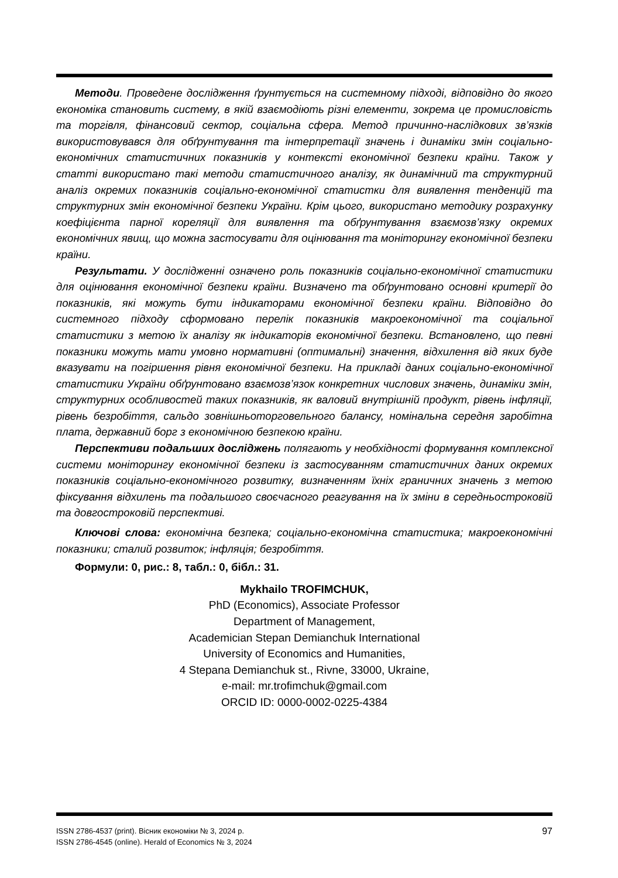Методи. Проведене дослідження ґрунтується на системному підході, відповідно до якого економіка становить систему, в якій взаємодіють різні елементи, зокрема це промисловість та торгівля, фінансовий сектор, соціальна сфера. Метод причинно-наслідкових зв’язків використовувався для обґрунтування та інтерпретації значень і динаміки змін соціально-економічних статистичних показників у контексті економічної безпеки країни. Також у статті використано такі методи статистичного аналізу, як динамічний та структурний аналіз окремих показників соціально-економічної статистки для виявлення тенденцій та структурних змін економічної безпеки України. Крім цього, використано методику розрахунку коефіцієнта парної кореляції для виявлення та обґрунтування взаємозв’язку окремих економічних явищ, що можна застосувати для оцінювання та моніторингу економічної безпеки країни.
Результати. У дослідженні означено роль показників соціально-економічної статистики для оцінювання економічної безпеки країни. Визначено та обґрунтовано основні критерії до показників, які можуть бути індикаторами економічної безпеки країни. Відповідно до системного підходу сформовано перелік показників макроекономічної та соціальної статистики з метою їх аналізу як індикаторів економічної безпеки. Встановлено, що певні показники можуть мати умовно нормативні (оптимальні) значення, відхилення від яких буде вказувати на погіршення рівня економічної безпеки. На прикладі даних соціально-економічної статистики України обґрунтовано взаємозв’язок конкретних числових значень, динаміки змін, структурних особливостей таких показників, як валовий внутрішній продукт, рівень інфляції, рівень безробіття, сальдо зовнішньоторговельного балансу, номінальна середня заробітна плата, державний борг з економічною безпекою країни.
Перспективи подальших досліджень полягають у необхідності формування комплексної системи моніторингу економічної безпеки із застосуванням статистичних даних окремих показників соціально-економічного розвитку, визначенням їхніх граничних значень з метою фіксування відхилень та подальшого своєчасного реагування на їх зміни в середньостроковій та довгостроковій перспективі.
Ключові слова: економічна безпека; соціально-економічна статистика; макроекономічні показники; сталий розвиток; інфляція; безробіття.
Формули: 0, рис.: 8, табл.: 0, бібл.: 31.
Mykhailo TROFIMCHUK,
PhD (Economics), Associate Professor
Department of Management,
Academician Stepan Demianchuk International
University of Economics and Humanities,
4 Stepana Demianchuk st., Rivne, 33000, Ukraine,
e-mail: mr.trofimchuk@gmail.com
ORCID ID: 0000-0002-0225-4384
ISSN 2786-4537 (print). Вісник економіки № 3, 2024 р.
ISSN 2786-4545 (online). Herald of Economics № 3, 2024
97